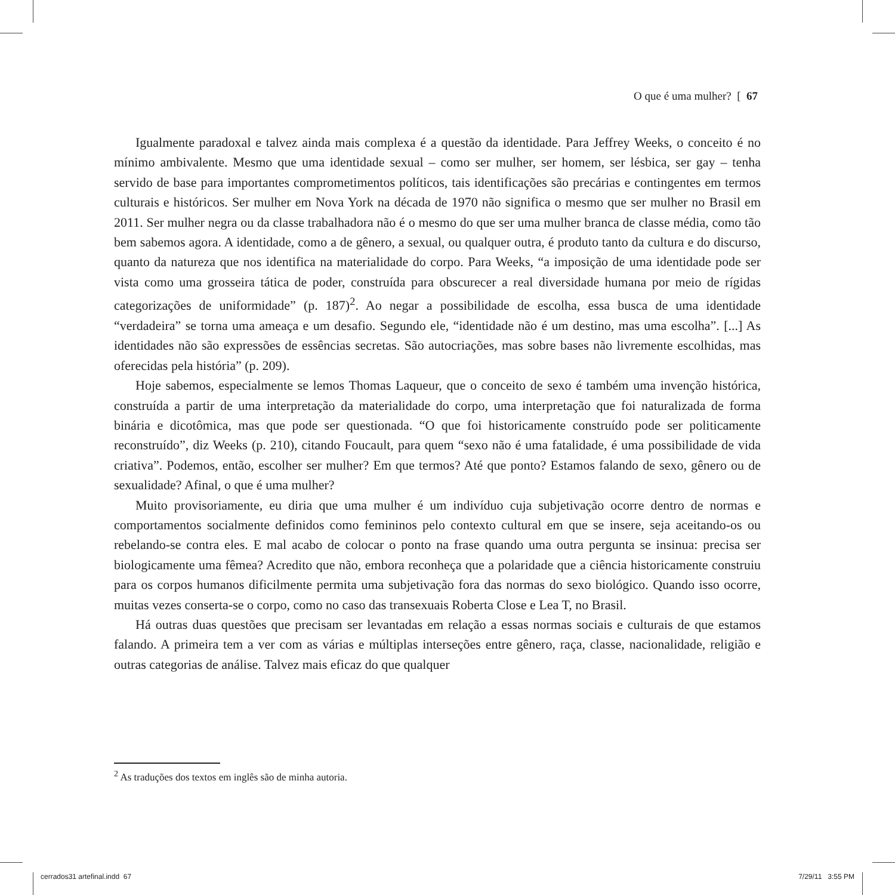O que é uma mulher? [ 67
Igualmente paradoxal e talvez ainda mais complexa é a questão da identidade. Para Jeffrey Weeks, o conceito é no mínimo ambivalente. Mesmo que uma identidade sexual – como ser mulher, ser homem, ser lésbica, ser gay – tenha servido de base para importantes comprometimentos políticos, tais identificações são precárias e contingentes em termos culturais e históricos. Ser mulher em Nova York na década de 1970 não significa o mesmo que ser mulher no Brasil em 2011. Ser mulher negra ou da classe trabalhadora não é o mesmo do que ser uma mulher branca de classe média, como tão bem sabemos agora. A identidade, como a de gênero, a sexual, ou qualquer outra, é produto tanto da cultura e do discurso, quanto da natureza que nos identifica na materialidade do corpo. Para Weeks, “a imposição de uma identidade pode ser vista como uma grosseira tática de poder, construída para obscurecer a real diversidade humana por meio de rígidas categorizações de uniformidade” (p. 187)<sup>2</sup>. Ao negar a possibilidade de escolha, essa busca de uma identidade “verdadeira” se torna uma ameaça e um desafio. Segundo ele, “identidade não é um destino, mas uma escolha”. [...] As identidades não são expressões de essências secretas. São autocriações, mas sobre bases não livremente escolhidas, mas oferecidas pela história” (p. 209).
Hoje sabemos, especialmente se lemos Thomas Laqueur, que o conceito de sexo é também uma invenção histórica, construída a partir de uma interpretação da materialidade do corpo, uma interpretação que foi naturalizada de forma binária e dicotômica, mas que pode ser questionada. “O que foi historicamente construído pode ser politicamente reconstruído”, diz Weeks (p. 210), citando Foucault, para quem “sexo não é uma fatalidade, é uma possibilidade de vida criativa”. Podemos, então, escolher ser mulher? Em que termos? Até que ponto? Estamos falando de sexo, gênero ou de sexualidade? Afinal, o que é uma mulher?
Muito provisoriamente, eu diria que uma mulher é um indivíduo cuja subjetivação ocorre dentro de normas e comportamentos socialmente definidos como femininos pelo contexto cultural em que se insere, seja aceitando-os ou rebelando-se contra eles. E mal acabo de colocar o ponto na frase quando uma outra pergunta se insinua: precisa ser biologicamente uma fêmea? Acredito que não, embora reconheça que a polaridade que a ciência historicamente construiu para os corpos humanos dificilmente permita uma subjetivação fora das normas do sexo biológico. Quando isso ocorre, muitas vezes conserta-se o corpo, como no caso das transexuais Roberta Close e Lea T, no Brasil.
Há outras duas questões que precisam ser levantadas em relação a essas normas sociais e culturais de que estamos falando. A primeira tem a ver com as várias e múltiplas interseções entre gênero, raça, classe, nacionalidade, religião e outras categorias de análise. Talvez mais eficaz do que qualquer
<sup>2</sup> As traduções dos textos em inglês são de minha autoria.
cerrados31 artefinal.indd 67 7/29/11 3:55 PM